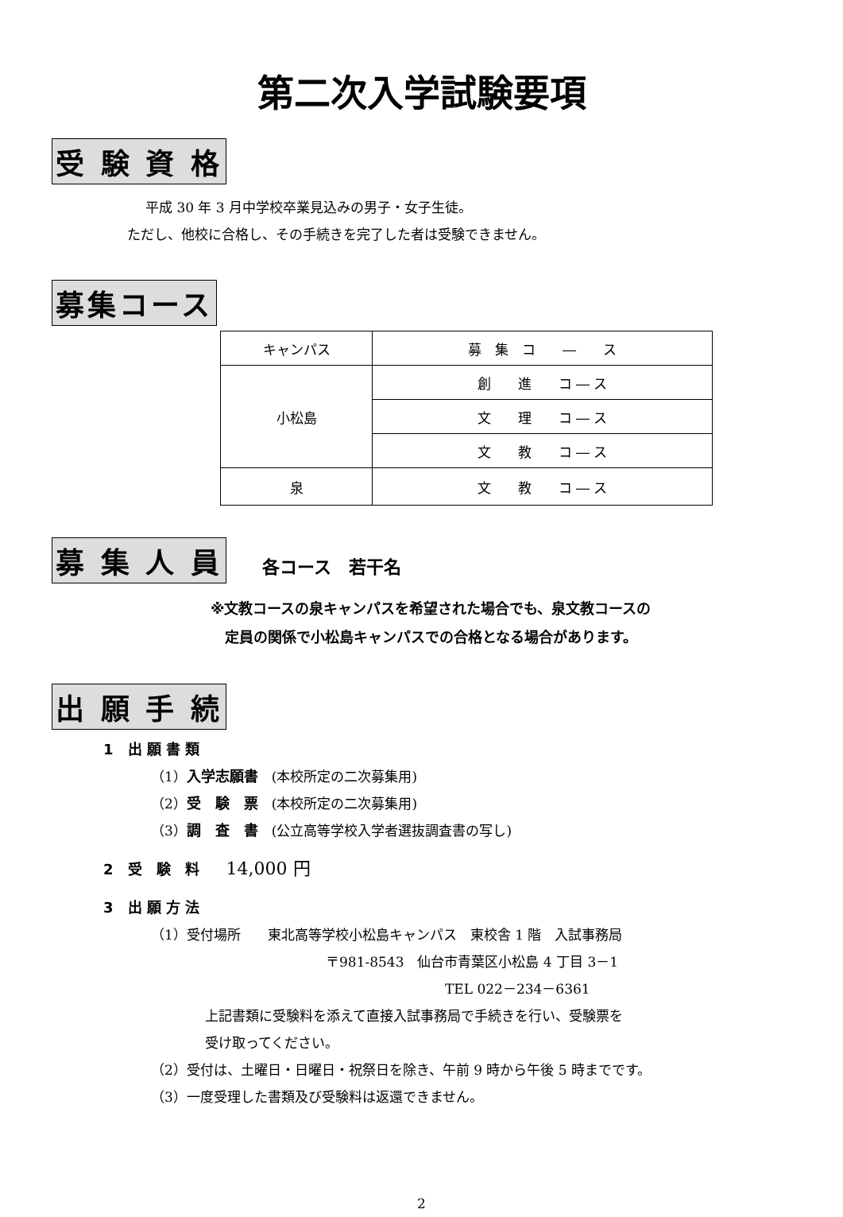第二次入学試験要項
受 験 資 格
平成 30 年 3 月中学校卒業見込みの男子・女子生徒。
ただし、他校に合格し、その手続きを完了した者は受験できません。
募集コース
| キャンパス | 募 集 コ ― ス |
| --- | --- |
| 小松島 | 創 進 コ ― ス |
| | 文 理 コ ― ス |
| | 文 教 コ ― ス |
| 泉 | 文 教 コ ― ス |
募 集 人 員 各コース　若干名
※文教コースの泉キャンパスを希望された場合でも、泉文教コースの
　定員の関係で小松島キャンパスでの合格となる場合があります。
出 願 手 続
1　出 願 書 類
（1）入学志願書　(本校所定の二次募集用)
（2）受　験　票　(本校所定の二次募集用)
（3）調　査　書　(公立高等学校入学者選抜調査書の写し)
2　受　験　料　　14,000 円
3　出 願 方 法
（1）受付場所　　東北高等学校小松島キャンパス　東校舎 1 階　入試事務局
〒981-8543　仙台市青葉区小松島 4 丁目 3－1
TEL 022－234－6361
上記書類に受験料を添えて直接入試事務局で手続きを行い、受験票を
受け取ってください。
（2）受付は、土曜日・日曜日・祝祭日を除き、午前 9 時から午後 5 時までです。
（3）一度受理した書類及び受験料は返還できません。
2